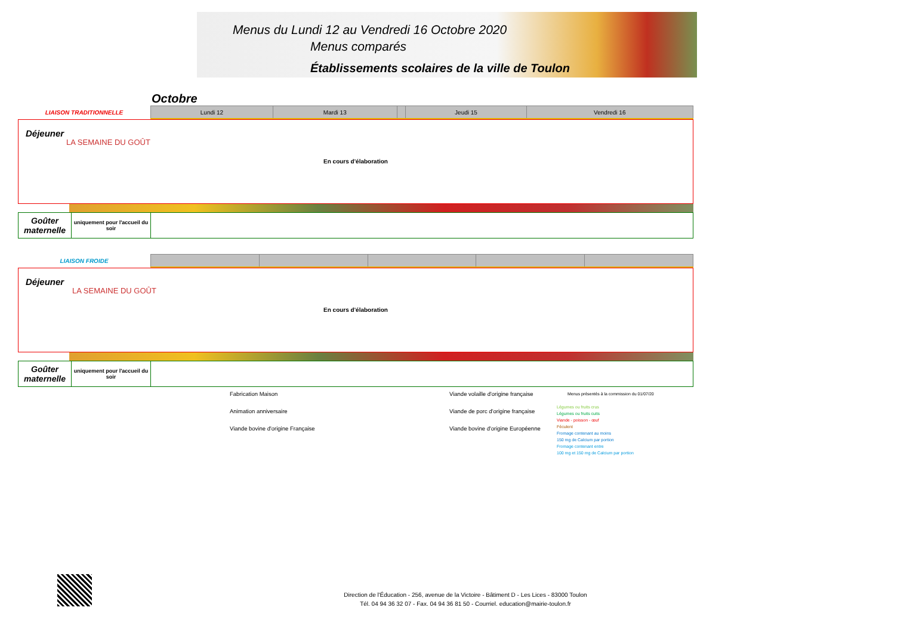Menus du Lundi 12 au Vendredi 16 Octobre 2020
Menus comparés
Établissements scolaires de la ville de Toulon
Octobre
| LIAISON TRADITIONNELLE | Lundi 12 | Mardi 13 | | Jeudi 15 | Vendredi 16 |
Déjeuner
LA SEMAINE DU GOÛT
En cours d'élaboration
| Goûter maternelle | uniquement pour l'accueil du soir | |
| LIAISON FROIDE | | | | | |
Déjeuner
LA SEMAINE DU GOÛT
En cours d'élaboration
| Goûter maternelle | uniquement pour l'accueil du soir | |
Fabrication Maison
Animation anniversaire
Viande bovine d'origine Française
Viande volaille d'origine française
Viande de porc d'origine française
Viande bovine d'origine Européenne
Menus présentés à la commission du 01/07/20
Légumes ou fruits crus
Légumes ou fruits cuits
Viande - poisson - œuf
Féculent
Fromage contenant au moins
150 mg de Calcium par portion
Fromage contenant entre
100 mg et 150 mg de Calcium par portion
Direction de l'Éducation - 256, avenue de la Victoire - Bâtiment D - Les Lices - 83000 Toulon
Tél. 04 94 36 32 07 - Fax. 04 94 36 81 50 - Courriel. education@mairie-toulon.fr